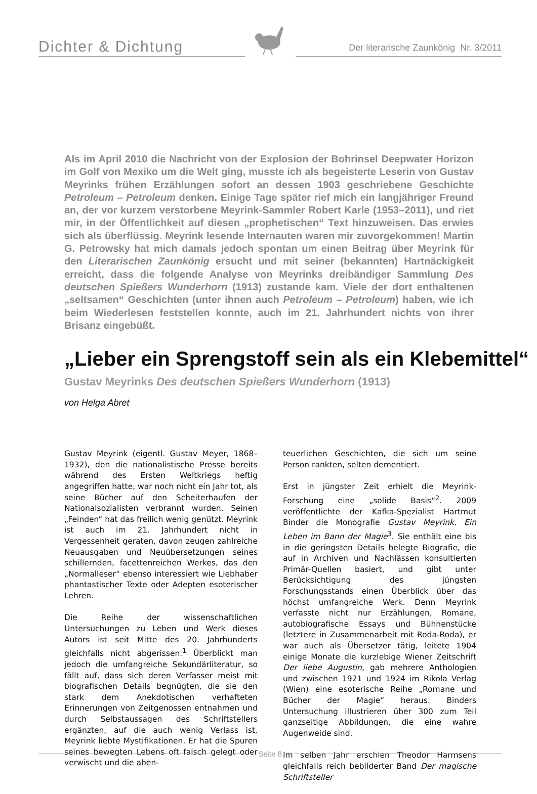Dichter & Dichtung
Der literarische Zaunkönig Nr. 3/2011
Als im April 2010 die Nachricht von der Explosion der Bohrinsel Deepwater Horizon im Golf von Mexiko um die Welt ging, musste ich als begeisterte Leserin von Gustav Meyrinks frühen Erzählungen sofort an dessen 1903 geschriebene Geschichte Petroleum – Petroleum denken. Einige Tage später rief mich ein langjähriger Freund an, der vor kurzem verstorbene Meyrink-Sammler Robert Karle (1953–2011), und riet mir, in der Öffentlichkeit auf diesen „prophetischen“ Text hinzuweisen. Das erwies sich als überflüssig. Meyrink lesende Internauten waren mir zuvorgekommen! Martin G. Petrowsky hat mich damals jedoch spontan um einen Beitrag über Meyrink für den Literarischen Zaunkönig ersucht und mit seiner (bekannten) Hartnäckigkeit erreicht, dass die folgende Analyse von Meyrinks dreibändiger Sammlung Des deutschen Spießers Wunderhorn (1913) zustande kam. Viele der dort enthaltenen „seltsamen“ Geschichten (unter ihnen auch Petroleum – Petroleum) haben, wie ich beim Wiederlesen feststellen konnte, auch im 21. Jahrhundert nichts von ihrer Brisanz eingebüßt.
„Lieber ein Sprengstoff sein als ein Klebemittel“
Gustav Meyrinks Des deutschen Spießers Wunderhorn (1913)
von Helga Abret
Gustav Meyrink (eigentl. Gustav Meyer, 1868–1932), den die nationalistische Presse bereits während des Ersten Weltkriegs heftig angegriffen hatte, war noch nicht ein Jahr tot, als seine Bücher auf den Scheiterhaufen der Nationalsozialisten verbrannt wurden. Seinen „Feinden“ hat das freilich wenig genützt. Meyrink ist auch im 21. Jahrhundert nicht in Vergessenheit geraten, davon zeugen zahlreiche Neuausgaben und Neuübersetzungen seines schillernden, facettenreichen Werkes, das den „Normalleser“ ebenso interessiert wie Liebhaber phantastischer Texte oder Adepten esoterischer Lehren.
Die Reihe der wissenschaftlichen Untersuchungen zu Leben und Werk dieses Autors ist seit Mitte des 20. Jahrhunderts gleichfalls nicht abgerissen.<sup>1</sup> Überblickt man jedoch die umfangreiche Sekundärliteratur, so fällt auf, dass sich deren Verfasser meist mit biografischen Details begnügten, die sie den stark dem Anekdotischen verhafteten Erinnerungen von Zeitgenossen entnahmen und durch Selbstaussagen des Schriftstellers ergänzten, auf die auch wenig Verlass ist. Meyrink liebte Mystifikationen. Er hat die Spuren seines bewegten Lebens oft falsch gelegt oder verwischt und die aben-
teuerlichen Geschichten, die sich um seine Person rankten, selten dementiert.
Erst in jüngster Zeit erhielt die Meyrink-Forschung eine „solide Basis“<sup>2</sup>. 2009 veröffentlichte der Kafka-Spezialist Hartmut Binder die Monografie Gustav Meyrink. Ein Leben im Bann der Magie<sup>3</sup>. Sie enthält eine bis in die geringsten Details belegte Biografie, die auf in Archiven und Nachlässen konsultierten Primär-Quellen basiert, und gibt unter Berücksichtigung des jüngsten Forschungsstands einen Überblick über das höchst umfangreiche Werk. Denn Meyrink verfasste nicht nur Erzählungen, Romane, autobiografische Essays und Bühnenstücke (letztere in Zusammenarbeit mit Roda-Roda), er war auch als Übersetzer tätig, leitete 1904 einige Monate die kurzlebige Wiener Zeitschrift Der liebe Augustin, gab mehrere Anthologien und zwischen 1921 und 1924 im Rikola Verlag (Wien) eine esoterische Reihe „Romane und Bücher der Magie“ heraus. Binders Untersuchung illustrieren über 300 zum Teil ganzseitige Abbildungen, die eine wahre Augenweide sind.
Im selben Jahr erschien Theodor Harmsens gleichfalls reich bebilderter Band Der magische Schriftsteller
Seite 8